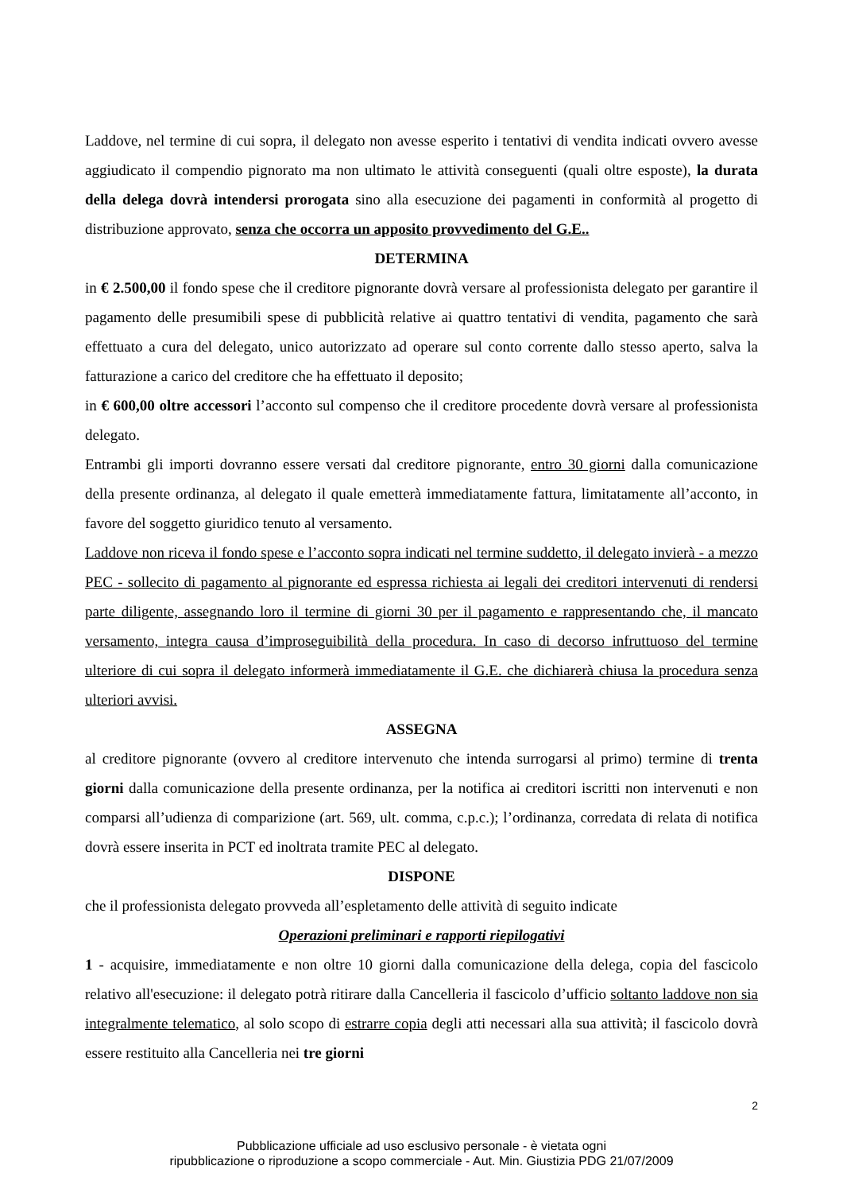Laddove, nel termine di cui sopra, il delegato non avesse esperito i tentativi di vendita indicati ovvero avesse aggiudicato il compendio pignorato ma non ultimato le attività conseguenti (quali oltre esposte), la durata della delega dovrà intendersi prorogata sino alla esecuzione dei pagamenti in conformità al progetto di distribuzione approvato, senza che occorra un apposito provvedimento del G.E..
DETERMINA
in € 2.500,00 il fondo spese che il creditore pignorante dovrà versare al professionista delegato per garantire il pagamento delle presumibili spese di pubblicità relative ai quattro tentativi di vendita, pagamento che sarà effettuato a cura del delegato, unico autorizzato ad operare sul conto corrente dallo stesso aperto, salva la fatturazione a carico del creditore che ha effettuato il deposito;
in € 600,00 oltre accessori l’acconto sul compenso che il creditore procedente dovrà versare al professionista delegato.
Entrambi gli importi dovranno essere versati dal creditore pignorante, entro 30 giorni dalla comunicazione della presente ordinanza, al delegato il quale emetterà immediatamente fattura, limitatamente all’acconto, in favore del soggetto giuridico tenuto al versamento.
Laddove non riceva il fondo spese e l’acconto sopra indicati nel termine suddetto, il delegato invierà - a mezzo PEC - sollecito di pagamento al pignorante ed espressa richiesta ai legali dei creditori intervenuti di rendersi parte diligente, assegnando loro il termine di giorni 30 per il pagamento e rappresentando che, il mancato versamento, integra causa d’improseguibilità della procedura. In caso di decorso infruttuoso del termine ulteriore di cui sopra il delegato informerà immediatamente il G.E. che dichiarerà chiusa la procedura senza ulteriori avvisi.
ASSEGNA
al creditore pignorante (ovvero al creditore intervenuto che intenda surrogarsi al primo) termine di trenta giorni dalla comunicazione della presente ordinanza, per la notifica ai creditori iscritti non intervenuti e non comparsi all’udienza di comparizione (art. 569, ult. comma, c.p.c.); l’ordinanza, corredata di relata di notifica dovrà essere inserita in PCT ed inoltrata tramite PEC al delegato.
DISPONE
che il professionista delegato provveda all’espletamento delle attività di seguito indicate
Operazioni preliminari e rapporti riepilogativi
1 - acquisire, immediatamente e non oltre 10 giorni dalla comunicazione della delega, copia del fascicolo relativo all'esecuzione: il delegato potrà ritirare dalla Cancelleria il fascicolo d’ufficio soltanto laddove non sia integralmente telematico, al solo scopo di estrarre copia degli atti necessari alla sua attività; il fascicolo dovrà essere restituito alla Cancelleria nei tre giorni
2
Pubblicazione ufficiale ad uso esclusivo personale - è vietata ogni
ripubblicazione o riproduzione a scopo commerciale - Aut. Min. Giustizia PDG 21/07/2009